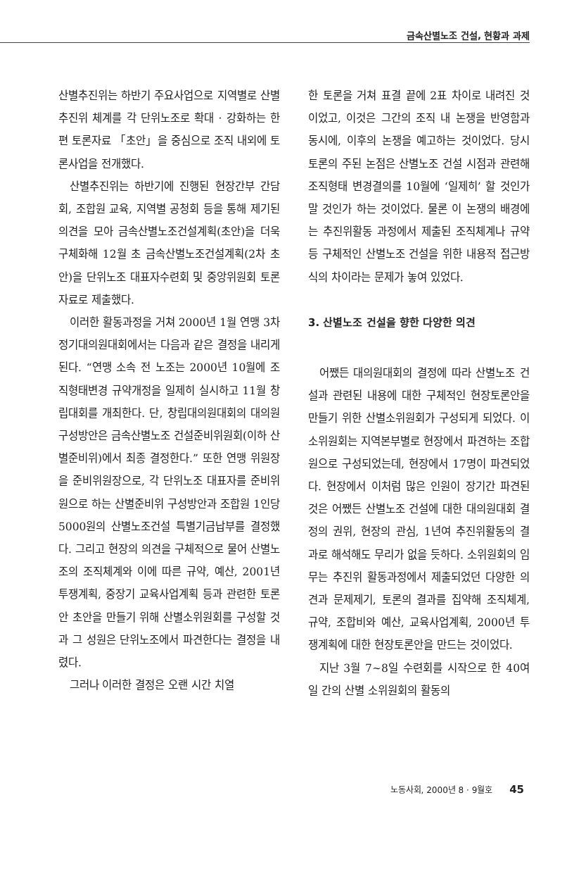금속산별노조 건설, 현황과 과제
산별추진위는 하반기 주요사업으로 지역별로 산별추진위 체계를 각 단위노조로 확대 · 강화하는 한편 토론자료 「초안」을 중심으로 조직 내외에 토론사업을 전개했다.
산별추진위는 하반기에 진행된 현장간부 간담회, 조합원 교육, 지역별 공청회 등을 통해 제기된 의견을 모아 금속산별노조건설계획(초안)을 더욱 구체화해 12월 초 금속산별노조건설계획(2차 초안)을 단위노조 대표자수련회 및 중앙위원회 토론자료로 제출했다.
이러한 활동과정을 거쳐 2000년 1월 연맹 3차 정기대의원대회에서는 다음과 같은 결정을 내리게 된다. “연맹 소속 전 노조는 2000년 10월에 조직형태변경 규약개정을 일제히 실시하고 11월 창립대회를 개최한다. 단, 창립대의원대회의 대의원 구성방안은 금속산별노조 건설준비위원회(이하 산별준비위)에서 최종 결정한다.” 또한 연맹 위원장을 준비위원장으로, 각 단위노조 대표자를 준비위원으로 하는 산별준비위 구성방안과 조합원 1인당 5000원의 산별노조건설 특별기금납부를 결정했다. 그리고 현장의 의견을 구체적으로 물어 산별노조의 조직체계와 이에 따른 규약, 예산, 2001년 투쟁계획, 중장기 교육사업계획 등과 관련한 토론안 초안을 만들기 위해 산별소위원회를 구성할 것과 그 성원은 단위노조에서 파견한다는 결정을 내렸다.
그러나 이러한 결정은 오랜 시간 치열
한 토론을 거쳐 표결 끝에 2표 차이로 내려진 것이었고, 이것은 그간의 조직 내 논쟁을 반영함과 동시에, 이후의 논쟁을 예고하는 것이었다. 당시 토론의 주된 논점은 산별노조 건설 시점과 관련해 조직형태 변경결의를 10월에 ‘일제히’ 할 것인가 말 것인가 하는 것이었다. 물론 이 논쟁의 배경에는 추진위활동 과정에서 제출된 조직체계나 규약 등 구체적인 산별노조 건설을 위한 내용적 접근방식의 차이라는 문제가 놓여 있었다.
3. 산별노조 건설을 향한 다양한 의견
어쨌든 대의원대회의 결정에 따라 산별노조 건설과 관련된 내용에 대한 구체적인 현장토론안을 만들기 위한 산별소위원회가 구성되게 되었다. 이 소위원회는 지역본부별로 현장에서 파견하는 조합원으로 구성되었는데, 현장에서 17명이 파견되었다. 현장에서 이처럼 많은 인원이 장기간 파견된 것은 어쨌든 산별노조 건설에 대한 대의원대회 결정의 권위, 현장의 관심, 1년여 추진위활동의 결과로 해석해도 무리가 없을 듯하다. 소위원회의 임무는 추진위 활동과정에서 제출되었던 다양한 의견과 문제제기, 토론의 결과를 집약해 조직체계, 규약, 조합비와 예산, 교육사업계획, 2000년 투쟁계획에 대한 현장토론안을 만드는 것이었다.
지난 3월 7~8일 수련회를 시작으로 한 40여일 간의 산별 소위원회의 활동의
노동사회, 2000년 8 · 9월호 45